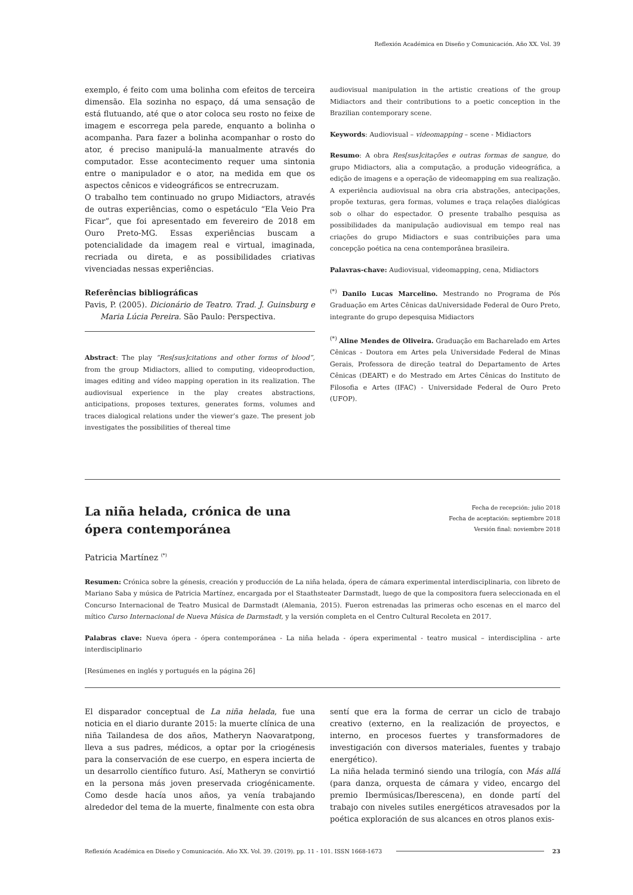Reflexión Académica en Diseño y Comunicación. Año XX. Vol. 39
exemplo, é feito com uma bolinha com efeitos de terceira dimensão. Ela sozinha no espaço, dá uma sensação de está flutuando, até que o ator coloca seu rosto no feixe de imagem e escorrega pela parede, enquanto a bolinha o acompanha. Para fazer a bolinha acompanhar o rosto do ator, é preciso manipulá-la manualmente através do computador. Esse acontecimento requer uma sintonia entre o manipulador e o ator, na medida em que os aspectos cênicos e videográficos se entrecruzam.
O trabalho tem continuado no grupo Midiactors, através de outras experiências, como o espetáculo “Ela Veio Pra Ficar”, que foi apresentado em fevereiro de 2018 em Ouro Preto-MG. Essas experiências buscam a potencialidade da imagem real e virtual, imaginada, recriada ou direta, e as possibilidades criativas vivenciadas nessas experiências.
Referências bibliográficas
Pavis, P. (2005). Dicionário de Teatro. Trad. J. Guinsburg e Maria Lúcia Pereira. São Paulo: Perspectiva.
Abstract: The play “Res[sus]citations and other forms of blood”, from the group Midiactors, allied to computing, videoproduction, images editing and vídeo mapping operation in its realization. The audiovisual experience in the play creates abstractions, anticipations, proposes textures, generates forms, volumes and traces dialogical relations under the viewer’s gaze. The present job investigates the possibilities of thereal time
audiovisual manipulation in the artistic creations of the group Midiactors and their contributions to a poetic conception in the Brazilian contemporary scene.
Keywords: Audiovisual – videomapping – scene - Midiactors
Resumo: A obra Res[sus]citações e outras formas de sangue, do grupo Midiactors, alia a computação, a produção videográfica, a edição de imagens e a operação de videomapping em sua realização. A experiência audiovisual na obra cria abstrações, antecipações, propõe texturas, gera formas, volumes e traça relações dialógicas sob o olhar do espectador. O presente trabalho pesquisa as possibilidades da manipulação audiovisual em tempo real nas criações do grupo Midiactors e suas contribuições para uma concepção poética na cena contemporânea brasileira.
Palavras-chave: Audiovisual, videomapping, cena, Midiactors
<sup>(*)</sup> Danilo Lucas Marcelino. Mestrando no Programa de Pós Graduação em Artes Cênicas daUniversidade Federal de Ouro Preto, integrante do grupo depesquisa Midiactors
<sup>(*)</sup> Aline Mendes de Oliveira. Graduação em Bacharelado em Artes Cênicas - Doutora em Artes pela Universidade Federal de Minas Gerais, Professora de direção teatral do Departamento de Artes Cênicas (DEART) e do Mestrado em Artes Cênicas do Instituto de Filosofia e Artes (IFAC) - Universidade Federal de Ouro Preto (UFOP).
La niña helada, crónica de una
ópera contemporánea
Fecha de recepción: julio 2018
Fecha de aceptación: septiembre 2018
Versión final: noviembre 2018
Patricia Martínez <sup>(*)</sup>
Resumen: Crónica sobre la génesis, creación y producción de La niña helada, ópera de cámara experimental interdisciplinaria, con libreto de Mariano Saba y música de Patricia Martínez, encargada por el Staathsteater Darmstadt, luego de que la compositora fuera seleccionada en el Concurso Internacional de Teatro Musical de Darmstadt (Alemania, 2015). Fueron estrenadas las primeras ocho escenas en el marco del mítico Curso Internacional de Nueva Música de Darmstadt, y la versión completa en el Centro Cultural Recoleta en 2017.
Palabras clave: Nueva ópera - ópera contemporánea - La niña helada - ópera experimental - teatro musical – interdisciplina - arte interdisciplinario
[Resúmenes en inglés y portugués en la página 26]
El disparador conceptual de La niña helada, fue una noticia en el diario durante 2015: la muerte clínica de una niña Tailandesa de dos años, Matheryn Naovaratpong, lleva a sus padres, médicos, a optar por la criogénesis para la conservación de ese cuerpo, en espera incierta de un desarrollo científico futuro. Así, Matheryn se convirtió en la persona más joven preservada criogénicamente. Como desde hacía unos años, ya venía trabajando alrededor del tema de la muerte, finalmente con esta obra
sentí que era la forma de cerrar un ciclo de trabajo creativo (externo, en la realización de proyectos, e interno, en procesos fuertes y transformadores de investigación con diversos materiales, fuentes y trabajo energético).
La niña helada terminó siendo una trilogía, con Más allá (para danza, orquesta de cámara y video, encargo del premio Ibermúsicas/Iberescena), en donde partí del trabajo con niveles sutiles energéticos atravesados por la poética exploración de sus alcances en otros planos exis-
Reflexión Académica en Diseño y Comunicación. Año XX. Vol. 39. (2019). pp. 11 - 101. ISSN 1668-1673 23